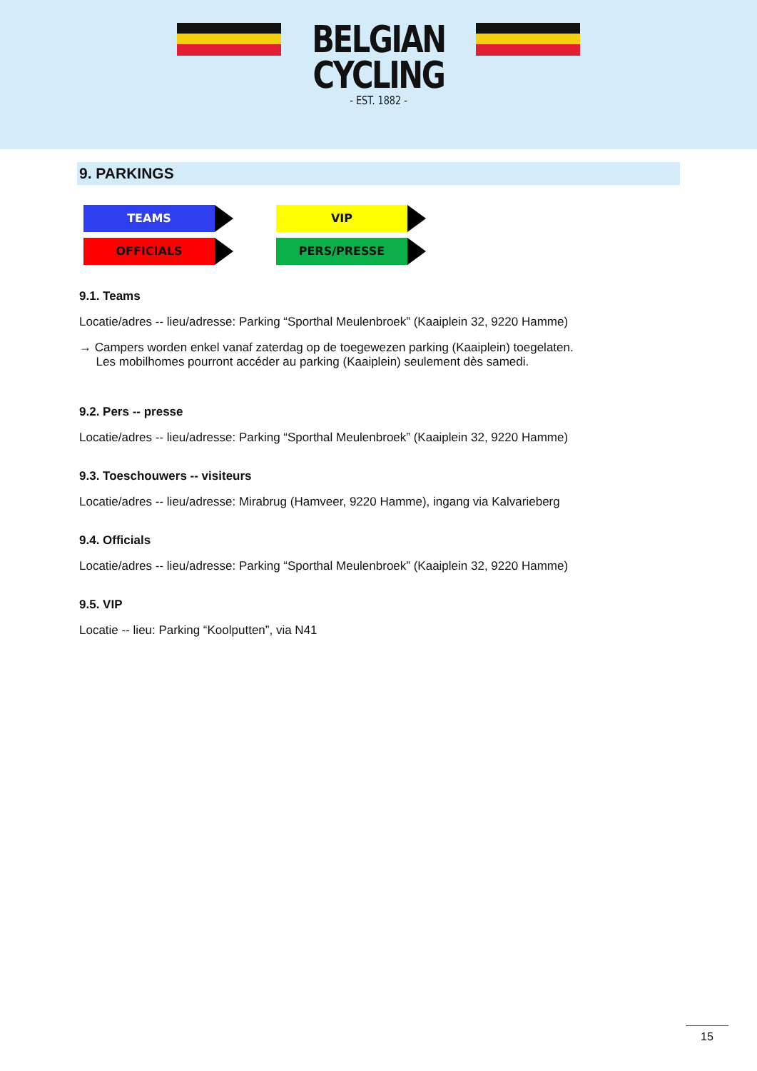BELGIAN
CYCLING
- EST. 1882 -
9. PARKINGS
TEAMS
VIP
OFFICIALS
PERS/PRESSE
9.1. Teams
Locatie/adres -- lieu/adresse: Parking “Sporthal Meulenbroek” (Kaaiplein 32, 9220 Hamme)
→ Campers worden enkel vanaf zaterdag op de toegewezen parking (Kaaiplein) toegelaten.
Les mobilhomes pourront accéder au parking (Kaaiplein) seulement dès samedi.
9.2. Pers -- presse
Locatie/adres -- lieu/adresse: Parking “Sporthal Meulenbroek” (Kaaiplein 32, 9220 Hamme)
9.3. Toeschouwers -- visiteurs
Locatie/adres -- lieu/adresse: Mirabrug (Hamveer, 9220 Hamme), ingang via Kalvarieberg
9.4. Officials
Locatie/adres -- lieu/adresse: Parking “Sporthal Meulenbroek” (Kaaiplein 32, 9220 Hamme)
9.5. VIP
Locatie -- lieu: Parking “Koolputten”, via N41
15